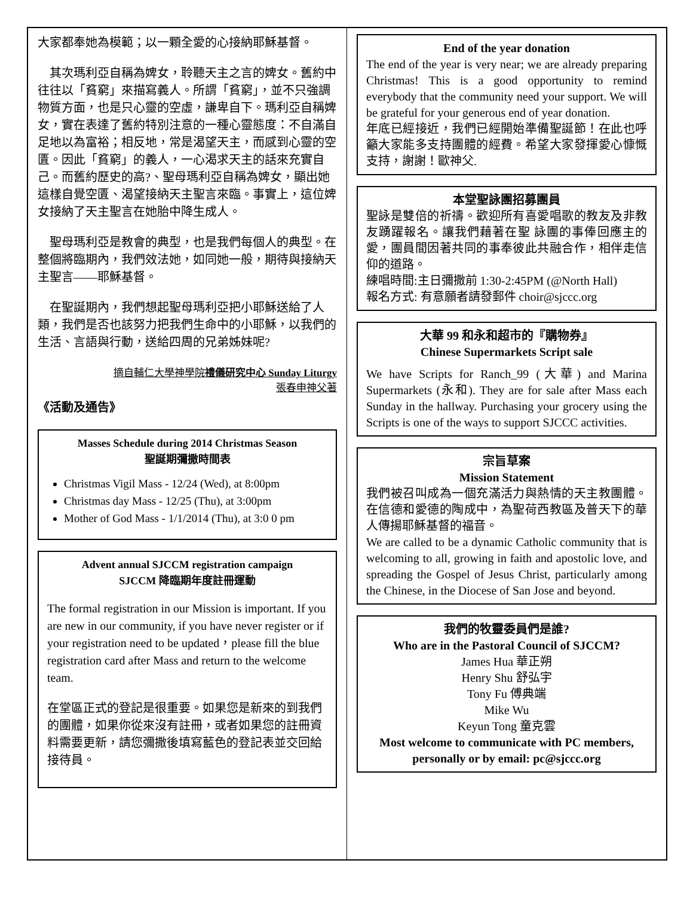大家都奉她為模範；以一顆全愛的心接納耶穌基督。
　其次瑪利亞自稱為婢女，聆聽天主之言的婢女。舊約中往往以「貧窮」來描寫義人。所謂「貧窮」，並不只強調物質方面，也是只心靈的空虛，謙卑自下。瑪利亞自稱婢女，實在表達了舊約特別注意的一種心靈態度：不自滿自足地以為富裕；相反地，常是渴望天主，而感到心靈的空匱。因此「貧窮」的義人，一心渴求天主的話來充實自己。而舊約歷史的高?、聖母瑪利亞自稱為婢女，顯出她這樣自覺空匱、渴望接納天主聖言來臨。事實上，這位婢女接納了天主聖言在她胎中降生成人。
　聖母瑪利亞是教會的典型，也是我們每個人的典型。在整個將臨期內，我們效法她，如同她一般，期待與接納天主聖言——耶穌基督。
　在聖誕期內，我們想起聖母瑪利亞把小耶穌送給了人類，我們是否也該努力把我們生命中的小耶穌，以我們的生活、言語與行動，送給四周的兄弟姊妹呢?
摘自輔仁大學神學院禮儀研究中心 Sunday Liturgy
張春申神父著
《活動及通告》
Masses Schedule during 2014 Christmas Season
聖誕期彌撒時間表
Christmas Vigil Mass - 12/24 (Wed), at 8:00pm
Christmas day Mass - 12/25 (Thu), at 3:00pm
Mother of God Mass - 1/1/2014 (Thu), at 3:0 0 pm
Advent annual SJCCM registration campaign
SJCCM 降臨期年度註冊運動
The formal registration in our Mission is important. If you are new in our community, if you have never register or if your registration need to be updated，please fill the blue registration card after Mass and return to the welcome team.
在堂區正式的登記是很重要。如果您是新來的到我們的團體，如果你從來沒有註冊，或者如果您的註冊資料需要更新，請您彌撒後填寫藍色的登記表並交回給接待員。
End of the year donation
The end of the year is very near; we are already preparing Christmas! This is a good opportunity to remind everybody that the community need your support. We will be grateful for your generous end of year donation.
年底已經接近，我們已經開始準備聖誕節！在此也呼籲大家能多支持團體的經費。希望大家發揮愛心慷慨支持，謝謝！歐神父.
本堂聖詠團招募團員
聖詠是雙倍的祈禱。歡迎所有喜愛唱歌的教友及非教友踴躍報名。讓我們藉著在聖 詠團的事俸回應主的愛，團員間因著共同的事奉彼此共融合作，相伴走信仰的道路。
練唱時間:主日彌撒前 1:30-2:45PM (@North Hall)
報名方式: 有意願者請發郵件 choir@sjccc.org
大華 99 和永和超市的『購物券』
Chinese Supermarkets Script sale
We have Scripts for Ranch_99 (大華) and Marina Supermarkets (永和). They are for sale after Mass each Sunday in the hallway. Purchasing your grocery using the Scripts is one of the ways to support SJCCC activities.
宗旨草案
Mission Statement
我們被召叫成為一個充滿活力與熱情的天主教團體。在信德和愛德的陶成中，為聖荷西教區及普天下的華人傳揚耶穌基督的福音。
We are called to be a dynamic Catholic community that is welcoming to all, growing in faith and apostolic love, and spreading the Gospel of Jesus Christ, particularly among the Chinese, in the Diocese of San Jose and beyond.
我們的牧靈委員們是誰?
Who are in the Pastoral Council of SJCCM?
James Hua 華正朔
Henry Shu 舒弘宇
Tony Fu 傅典端
Mike Wu
Keyun Tong 童克雲
Most welcome to communicate with PC members, personally or by email: pc@sjccc.org